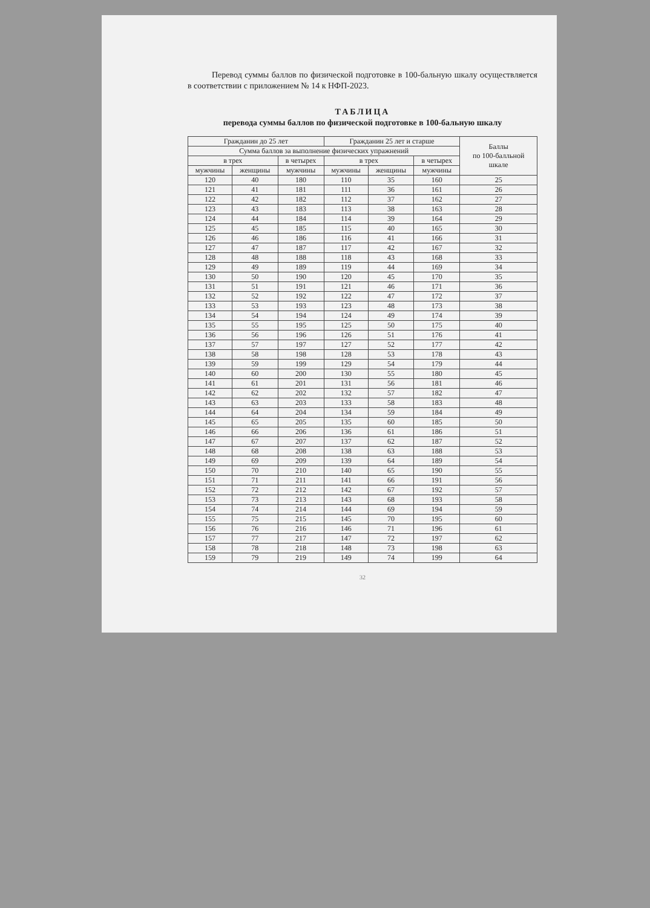Перевод суммы баллов по физической подготовке в 100-бальную шкалу осуществляется в соответствии с приложением № 14 к НФП-2023.
ТАБЛИЦА
перевода суммы баллов по физической подготовке в 100-бальную шкалу
| Гражданин до 25 лет | | | Гражданин 25 лет и старше | | | Баллы по 100-балльной шкале |
| --- | --- | --- | --- | --- | --- | --- |
| Сумма баллов за выполнение физических упражнений | | | | | | |
| в трех | | в четырех | в трех | | в четырех | |
| мужчины | женщины | мужчины | мужчины | женщины | мужчины | |
| 120 | 40 | 180 | 110 | 35 | 160 | 25 |
| 121 | 41 | 181 | 111 | 36 | 161 | 26 |
| 122 | 42 | 182 | 112 | 37 | 162 | 27 |
| 123 | 43 | 183 | 113 | 38 | 163 | 28 |
| 124 | 44 | 184 | 114 | 39 | 164 | 29 |
| 125 | 45 | 185 | 115 | 40 | 165 | 30 |
| 126 | 46 | 186 | 116 | 41 | 166 | 31 |
| 127 | 47 | 187 | 117 | 42 | 167 | 32 |
| 128 | 48 | 188 | 118 | 43 | 168 | 33 |
| 129 | 49 | 189 | 119 | 44 | 169 | 34 |
| 130 | 50 | 190 | 120 | 45 | 170 | 35 |
| 131 | 51 | 191 | 121 | 46 | 171 | 36 |
| 132 | 52 | 192 | 122 | 47 | 172 | 37 |
| 133 | 53 | 193 | 123 | 48 | 173 | 38 |
| 134 | 54 | 194 | 124 | 49 | 174 | 39 |
| 135 | 55 | 195 | 125 | 50 | 175 | 40 |
| 136 | 56 | 196 | 126 | 51 | 176 | 41 |
| 137 | 57 | 197 | 127 | 52 | 177 | 42 |
| 138 | 58 | 198 | 128 | 53 | 178 | 43 |
| 139 | 59 | 199 | 129 | 54 | 179 | 44 |
| 140 | 60 | 200 | 130 | 55 | 180 | 45 |
| 141 | 61 | 201 | 131 | 56 | 181 | 46 |
| 142 | 62 | 202 | 132 | 57 | 182 | 47 |
| 143 | 63 | 203 | 133 | 58 | 183 | 48 |
| 144 | 64 | 204 | 134 | 59 | 184 | 49 |
| 145 | 65 | 205 | 135 | 60 | 185 | 50 |
| 146 | 66 | 206 | 136 | 61 | 186 | 51 |
| 147 | 67 | 207 | 137 | 62 | 187 | 52 |
| 148 | 68 | 208 | 138 | 63 | 188 | 53 |
| 149 | 69 | 209 | 139 | 64 | 189 | 54 |
| 150 | 70 | 210 | 140 | 65 | 190 | 55 |
| 151 | 71 | 211 | 141 | 66 | 191 | 56 |
| 152 | 72 | 212 | 142 | 67 | 192 | 57 |
| 153 | 73 | 213 | 143 | 68 | 193 | 58 |
| 154 | 74 | 214 | 144 | 69 | 194 | 59 |
| 155 | 75 | 215 | 145 | 70 | 195 | 60 |
| 156 | 76 | 216 | 146 | 71 | 196 | 61 |
| 157 | 77 | 217 | 147 | 72 | 197 | 62 |
| 158 | 78 | 218 | 148 | 73 | 198 | 63 |
| 159 | 79 | 219 | 149 | 74 | 199 | 64 |
32